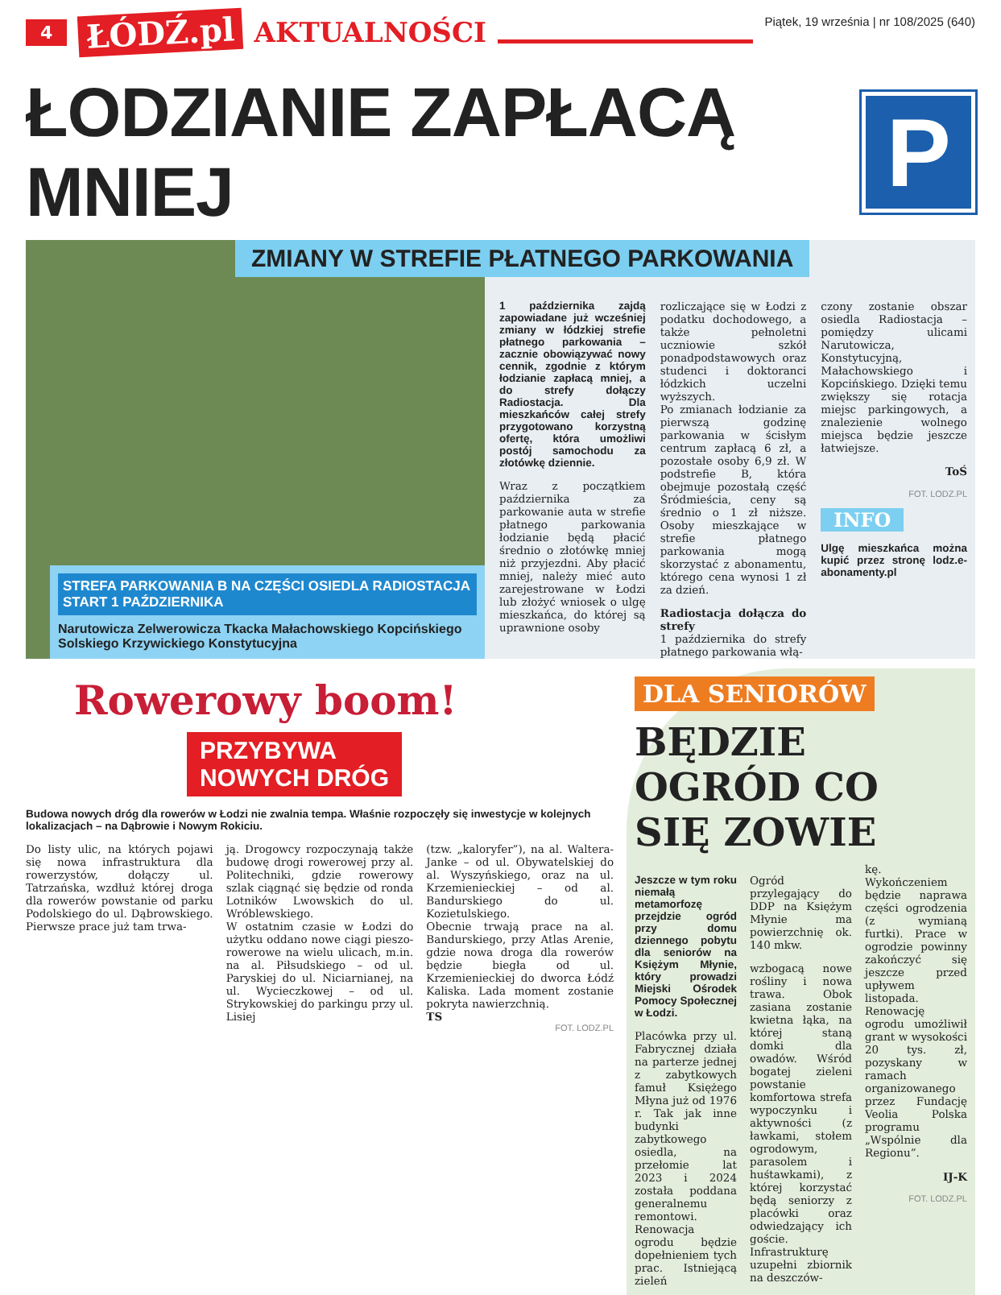4 ŁÓDŹ.pl AKTUALNOŚCI Piątek, 19 września | nr 108/2025 (640)
ŁODZIANIE ZAPŁACĄ MNIEJ P
ZMIANY W STREFIE PŁATNEGO PARKOWANIA
STREFA PARKOWANIA B NA CZĘŚCI OSIEDLA RADIOSTACJA
START 1 PAŹDZIERNIKA
Narutowicza Zelwerowicza Tkacka Małachowskiego Kopcińskiego Solskiego Krzywickiego Konstytucyjna
1 października zajdą zapowiadane już wcześniej zmiany w łódzkiej strefie płatnego parkowania – zacznie obowiązywać nowy cennik, zgodnie z którym łodzianie zapłacą mniej, a do strefy dołączy Radiostacja. Dla mieszkańców całej strefy przygotowano korzystną ofertę, która umożliwi postój samochodu za złotówkę dziennie.
Wraz z początkiem października za parkowanie auta w strefie płatnego parkowania łodzianie będą płacić średnio o złotówkę mniej niż przyjezdni. Aby płacić mniej, należy mieć auto zarejestrowane w Łodzi lub złożyć wniosek o ulgę mieszkańca, do której są uprawnione osoby
rozliczające się w Łodzi z podatku dochodowego, a także pełnoletni uczniowie szkół ponadpodstawowych oraz studenci i doktoranci łódzkich uczelni wyższych.
Po zmianach łodzianie za pierwszą godzinę parkowania w ścisłym centrum zapłacą 6 zł, a pozostałe osoby 6,9 zł. W podstrefie B, która obejmuje pozostałą część Śródmieścia, ceny są średnio o 1 zł niższe. Osoby mieszkające w strefie płatnego parkowania mogą skorzystać z abonamentu, którego cena wynosi 1 zł za dzień.
Radiostacja dołącza do strefy
1 października do strefy płatnego parkowania włą-
czony zostanie obszar osiedla Radiostacja – pomiędzy ulicami Narutowicza, Konstytucyjną, Małachowskiego i Kopcińskiego. Dzięki temu zwiększy się rotacja miejsc parkingowych, a znalezienie wolnego miejsca będzie jeszcze łatwiejsze.
ToŚ
FOT. LODZ.PL
INFO
Ulgę mieszkańca można kupić przez stronę lodz.e-abonamenty.pl
Rowerowy boom!
PRZYBYWA
NOWYCH DRÓG
Budowa nowych dróg dla rowerów w Łodzi nie zwalnia tempa. Właśnie rozpoczęły się inwestycje w kolejnych lokalizacjach – na Dąbrowie i Nowym Rokiciu.
Do listy ulic, na których pojawi się nowa infrastruktura dla rowerzystów, dołączy ul. Tatrzańska, wzdłuż której droga dla rowerów powstanie od parku Podolskiego do ul. Dąbrowskiego. Pierwsze prace już tam trwa-
ją. Drogowcy rozpoczynają także budowę drogi rowerowej przy al. Politechniki, gdzie rowerowy szlak ciągnąć się będzie od ronda Lotników Lwowskich do ul. Wróblewskiego.
W ostatnim czasie w Łodzi do użytku oddano nowe ciągi pieszo-rowerowe na wielu ulicach, m.in. na al. Piłsudskiego – od ul. Paryskiej do ul. Niciarnianej, na ul. Wycieczkowej – od ul. Strykowskiej do parkingu przy ul. Lisiej
(tzw. „kaloryfer”), na al. Waltera-Janke – od ul. Obywatelskiej do al. Wyszyńskiego, oraz na ul. Krzemienieckiej – od al. Bandurskiego do ul. Kozietulskiego.
Obecnie trwają prace na al. Bandurskiego, przy Atlas Arenie, gdzie nowa droga dla rowerów będzie biegła od ul. Krzemienieckiej do dworca Łódź Kaliska. Lada moment zostanie pokryta nawierzchnią.
TS
FOT. LODZ.PL
DLA SENIORÓW
BĘDZIE OGRÓD CO SIĘ ZOWIE
Jeszcze w tym roku niemałą metamorfozę przejdzie ogród przy domu dziennego pobytu dla seniorów na Księżym Młynie, który prowadzi Miejski Ośrodek Pomocy Społecznej w Łodzi.
Placówka przy ul. Fabrycznej działa na parterze jednej z zabytkowych famuł Księżego Młyna już od 1976 r. Tak jak inne budynki zabytkowego osiedla, na przełomie lat 2023 i 2024 została poddana generalnemu remontowi. Renowacja ogrodu będzie dopełnieniem tych prac. Istniejącą zieleń
Ogród przylegający do DDP na Księżym Młynie ma powierzchnię ok. 140 mkw.
wzbogacą nowe rośliny i nowa trawa. Obok zasiana zostanie kwietna łąka, na której staną domki dla owadów. Wśród bogatej zieleni powstanie komfortowa strefa wypoczynku i aktywności (z ławkami, stołem ogrodowym, parasolem i huśtawkami), z której korzystać będą seniorzy z placówki oraz odwiedzający ich goście. Infrastrukturę uzupełni zbiornik na deszczów-
kę. Wykończeniem będzie naprawa części ogrodzenia (z wymianą furtki). Prace w ogrodzie powinny zakończyć się jeszcze przed upływem listopada.
Renowację ogrodu umożliwił grant w wysokości 20 tys. zł, pozyskany w ramach organizowanego przez Fundację Veolia Polska programu „Wspólnie dla Regionu”.
IJ-K
FOT. LODZ.PL